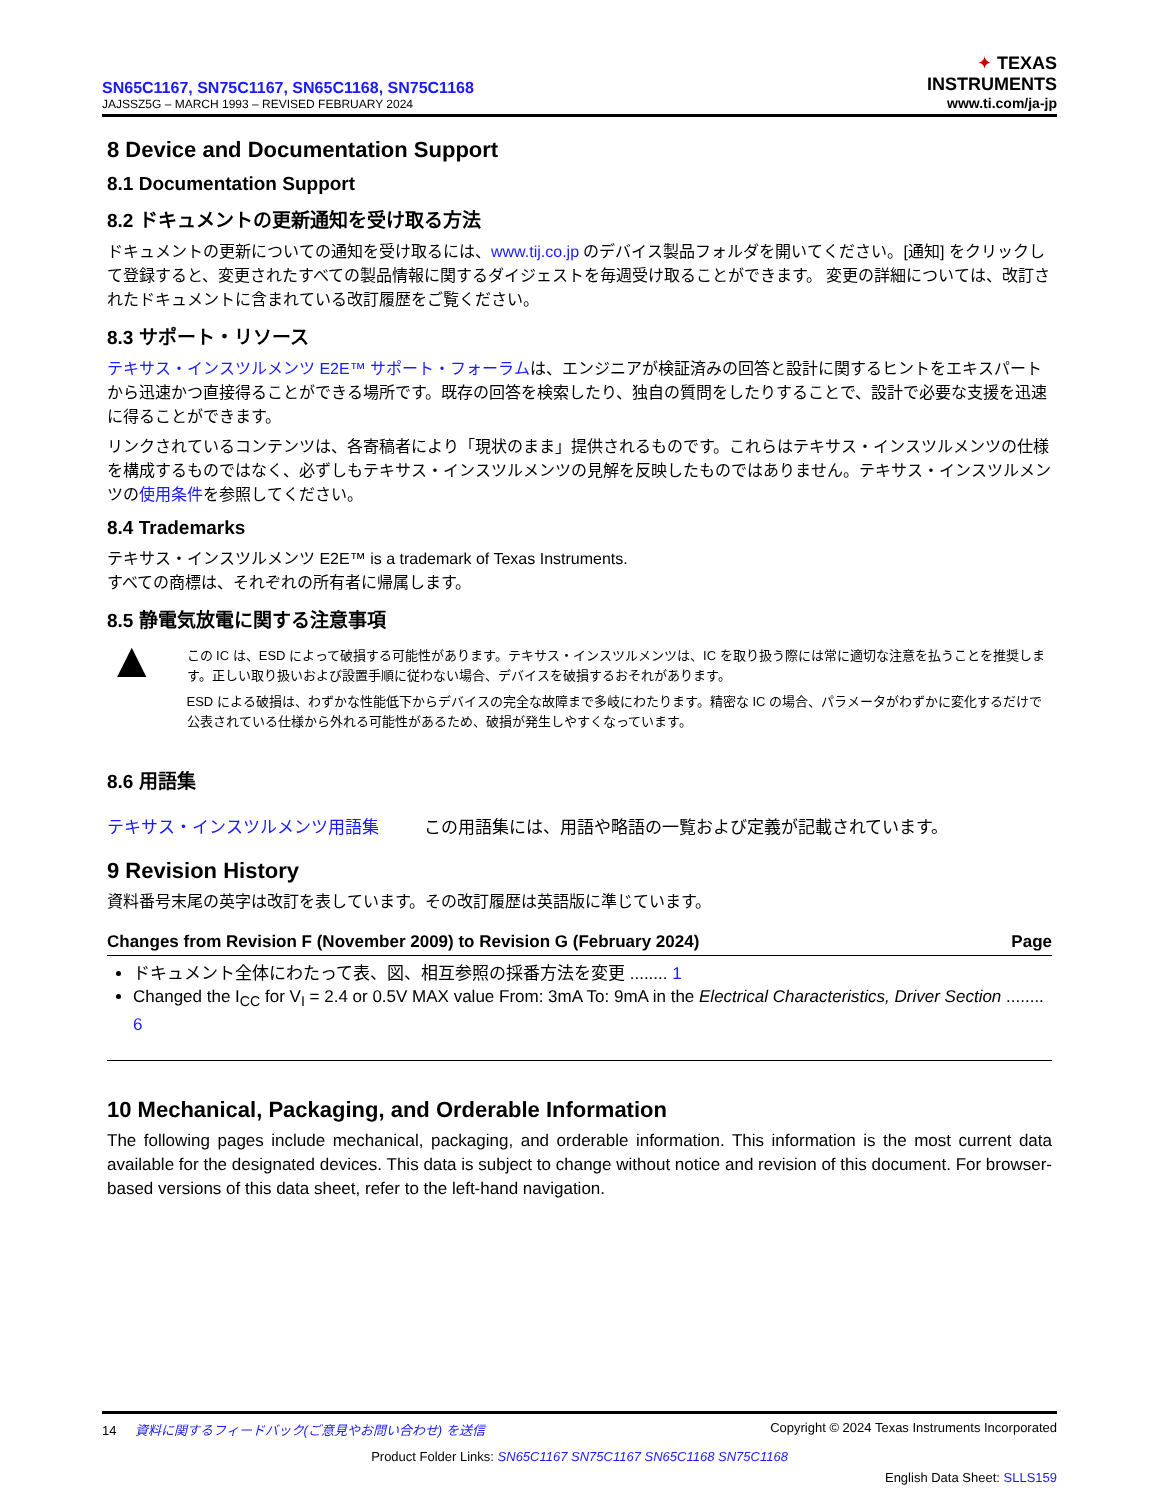SN65C1167, SN75C1167, SN65C1168, SN75C1168
JAJSSZ5G – MARCH 1993 – REVISED FEBRUARY 2024
✦ TEXAS
INSTRUMENTS
www.ti.com/ja-jp
8 Device and Documentation Support
8.1 Documentation Support
8.2 ドキュメントの更新通知を受け取る方法
ドキュメントの更新についての通知を受け取るには、www.tij.co.jp のデバイス製品フォルダを開いてください。[通知] をクリックして登録すると、変更されたすべての製品情報に関するダイジェストを毎週受け取ることができます。 変更の詳細については、改訂されたドキュメントに含まれている改訂履歴をご覧ください。
8.3 サポート・リソース
テキサス・インスツルメンツ E2E™ サポート・フォーラムは、エンジニアが検証済みの回答と設計に関するヒントをエキスパートから迅速かつ直接得ることができる場所です。既存の回答を検索したり、独自の質問をしたりすることで、設計で必要な支援を迅速に得ることができます。
リンクされているコンテンツは、各寄稿者により「現状のまま」提供されるものです。これらはテキサス・インスツルメンツの仕様を構成するものではなく、必ずしもテキサス・インスツルメンツの見解を反映したものではありません。テキサス・インスツルメンツの使用条件を参照してください。
8.4 Trademarks
テキサス・インスツルメンツ E2E™ is a trademark of Texas Instruments.
すべての商標は、それぞれの所有者に帰属します。
8.5 静電気放電に関する注意事項
▲
この IC は、ESD によって破損する可能性があります。テキサス・インスツルメンツは、IC を取り扱う際には常に適切な注意を払うことを推奨します。正しい取り扱いおよび設置手順に従わない場合、デバイスを破損するおそれがあります。
ESD による破損は、わずかな性能低下からデバイスの完全な故障まで多岐にわたります。精密な IC の場合、パラメータがわずかに変化するだけで公表されている仕様から外れる可能性があるため、破損が発生しやすくなっています。
8.6 用語集
テキサス・インスツルメンツ用語集 この用語集には、用語や略語の一覧および定義が記載されています。
9 Revision History
資料番号末尾の英字は改訂を表しています。その改訂履歴は英語版に準じています。
Changes from Revision F (November 2009) to Revision G (February 2024) Page
ドキュメント全体にわたって表、図、相互参照の採番方法を変更 ........ 1
Changed the I<sub>CC</sub> for V<sub>I</sub> = 2.4 or 0.5V MAX value From: 3mA To: 9mA in the Electrical Characteristics, Driver Section ........ 6
10 Mechanical, Packaging, and Orderable Information
The following pages include mechanical, packaging, and orderable information. This information is the most current data available for the designated devices. This data is subject to change without notice and revision of this document. For browser-based versions of this data sheet, refer to the left-hand navigation.
14 資料に関するフィードバック(ご意見やお問い合わせ) を送信 Copyright © 2024 Texas Instruments Incorporated
Product Folder Links: SN65C1167 SN75C1167 SN65C1168 SN75C1168
English Data Sheet: SLLS159